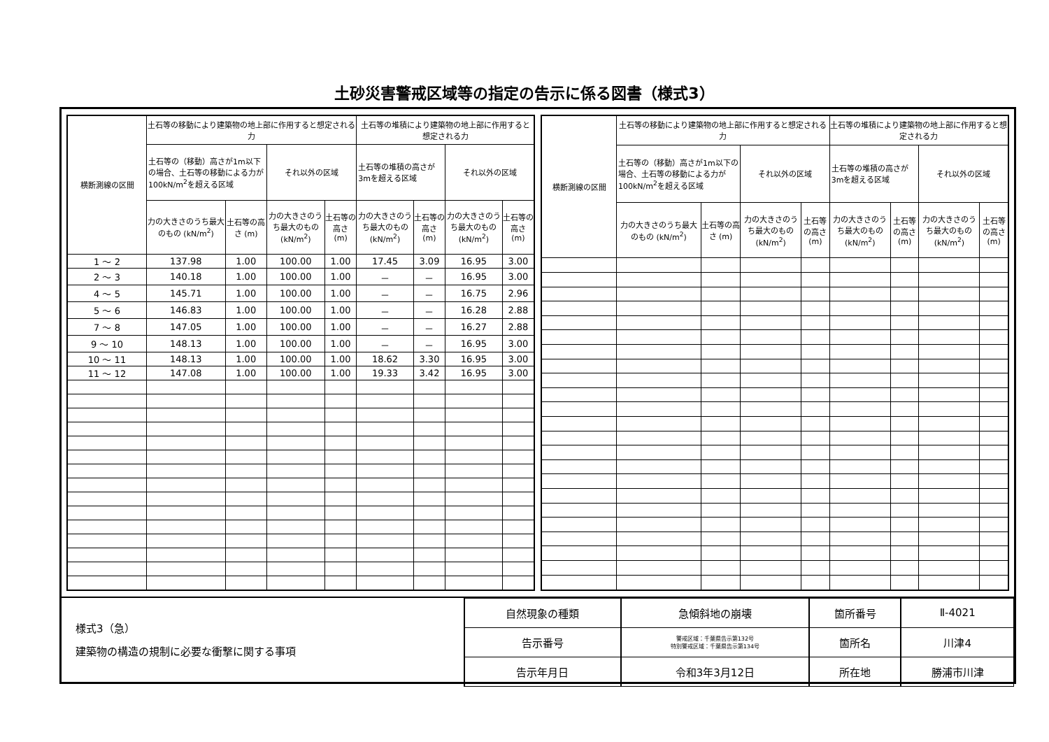土砂災害警戒区域等の指定の告示に係る図書（様式3）
| 横断測線の区間 | 土石等の移動により建築物の地上部に作用すると想定される力 | | | | 土石等の堆積により建築物の地上部に作用すると想定される力 | | | |
| --- | --- | --- | --- | --- | --- | --- | --- | --- |
| | 土石等の（移動）高さが1m以下の場合、土石等の移動による力が100kN/m<sup>2</sup>を超える区域 | | それ以外の区域 | | 土石等の堆積の高さが3mを超える区域 | | それ以外の区域 | |
| | 力の大きさのうち最大のもの (kN/m<sup>2</sup>) | 土石等の高さ (m) | 力の大きさのうち最大のもの (kN/m<sup>2</sup>) | 土石等の高さ (m) | 力の大きさのうち最大のもの (kN/m<sup>2</sup>) | 土石等の高さ (m) | 力の大きさのうち最大のもの (kN/m<sup>2</sup>) | 土石等の高さ (m) |
| 1 ～ 2 | 137.98 | 1.00 | 100.00 | 1.00 | 17.45 | 3.09 | 16.95 | 3.00 |
| 2 ～ 3 | 140.18 | 1.00 | 100.00 | 1.00 | － | － | 16.95 | 3.00 |
| 4 ～ 5 | 145.71 | 1.00 | 100.00 | 1.00 | － | － | 16.75 | 2.96 |
| 5 ～ 6 | 146.83 | 1.00 | 100.00 | 1.00 | － | － | 16.28 | 2.88 |
| 7 ～ 8 | 147.05 | 1.00 | 100.00 | 1.00 | － | － | 16.27 | 2.88 |
| 9 ～ 10 | 148.13 | 1.00 | 100.00 | 1.00 | － | － | 16.95 | 3.00 |
| 10 ～ 11 | 148.13 | 1.00 | 100.00 | 1.00 | 18.62 | 3.30 | 16.95 | 3.00 |
| 11 ～ 12 | 147.08 | 1.00 | 100.00 | 1.00 | 19.33 | 3.42 | 16.95 | 3.00 |
| 横断測線の区間 | 土石等の移動により建築物の地上部に作用すると想定される力 | | | | 土石等の堆積により建築物の地上部に作用すると想定される力 | | | |
| --- | --- | --- | --- | --- | --- | --- | --- | --- |
| | 土石等の（移動）高さが1m以下の場合、土石等の移動による力が100kN/m<sup>2</sup>を超える区域 | | それ以外の区域 | | 土石等の堆積の高さが3mを超える区域 | | それ以外の区域 | |
| | 力の大きさのうち最大のもの (kN/m<sup>2</sup>) | 土石等の高さ (m) | 力の大きさのうち最大のもの (kN/m<sup>2</sup>) | 土石等の高さ (m) | 力の大きさのうち最大のもの (kN/m<sup>2</sup>) | 土石等の高さ (m) | 力の大きさのうち最大のもの (kN/m<sup>2</sup>) | 土石等の高さ (m) |
様式3（急）
建築物の構造の規制に必要な衝撃に関する事項
| 自然現象の種類 | 急傾斜地の崩壊 | 箇所番号 | Ⅱ-4021 |
| 告示番号 | 警戒区域：千葉県告示第132号 特別警戒区域：千葉県告示第134号 | 箇所名 | 川津4 |
| 告示年月日 | 令和3年3月12日 | 所在地 | 勝浦市川津 |